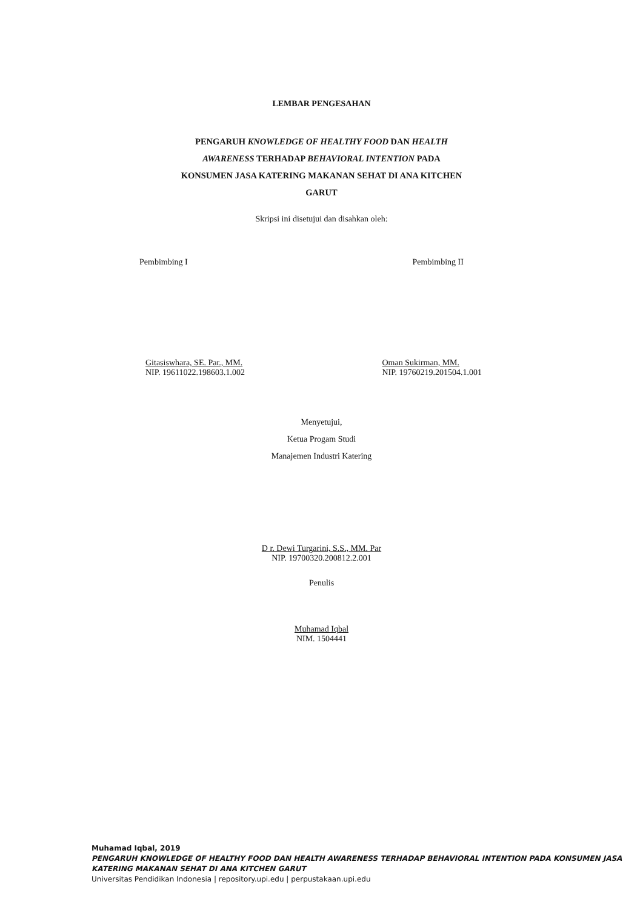LEMBAR PENGESAHAN
PENGARUH KNOWLEDGE OF HEALTHY FOOD DAN HEALTH
AWARENESS TERHADAP BEHAVIORAL INTENTION PADA
KONSUMEN JASA KATERING MAKANAN SEHAT DI ANA KITCHEN
GARUT
Skripsi ini disetujui dan disahkan oleh:
Pembimbing I
Gitasiswhara, SE. Par., MM.
NIP. 19611022.198603.1.002
Pembimbing II
Oman Sukirman, MM.
NIP. 19760219.201504.1.001
Menyetujui,
Ketua Progam Studi
Manajemen Industri Katering
D r. Dewi Turgarini, S.S., MM. Par
NIP. 19700320.200812.2.001
Penulis
Muhamad Iqbal
NIM. 1504441
Muhamad Iqbal, 2019
PENGARUH KNOWLEDGE OF HEALTHY FOOD DAN HEALTH AWARENESS TERHADAP BEHAVIORAL INTENTION PADA KONSUMEN JASA KATERING MAKANAN SEHAT DI ANA KITCHEN GARUT
Universitas Pendidikan Indonesia | repository.upi.edu | perpustakaan.upi.edu